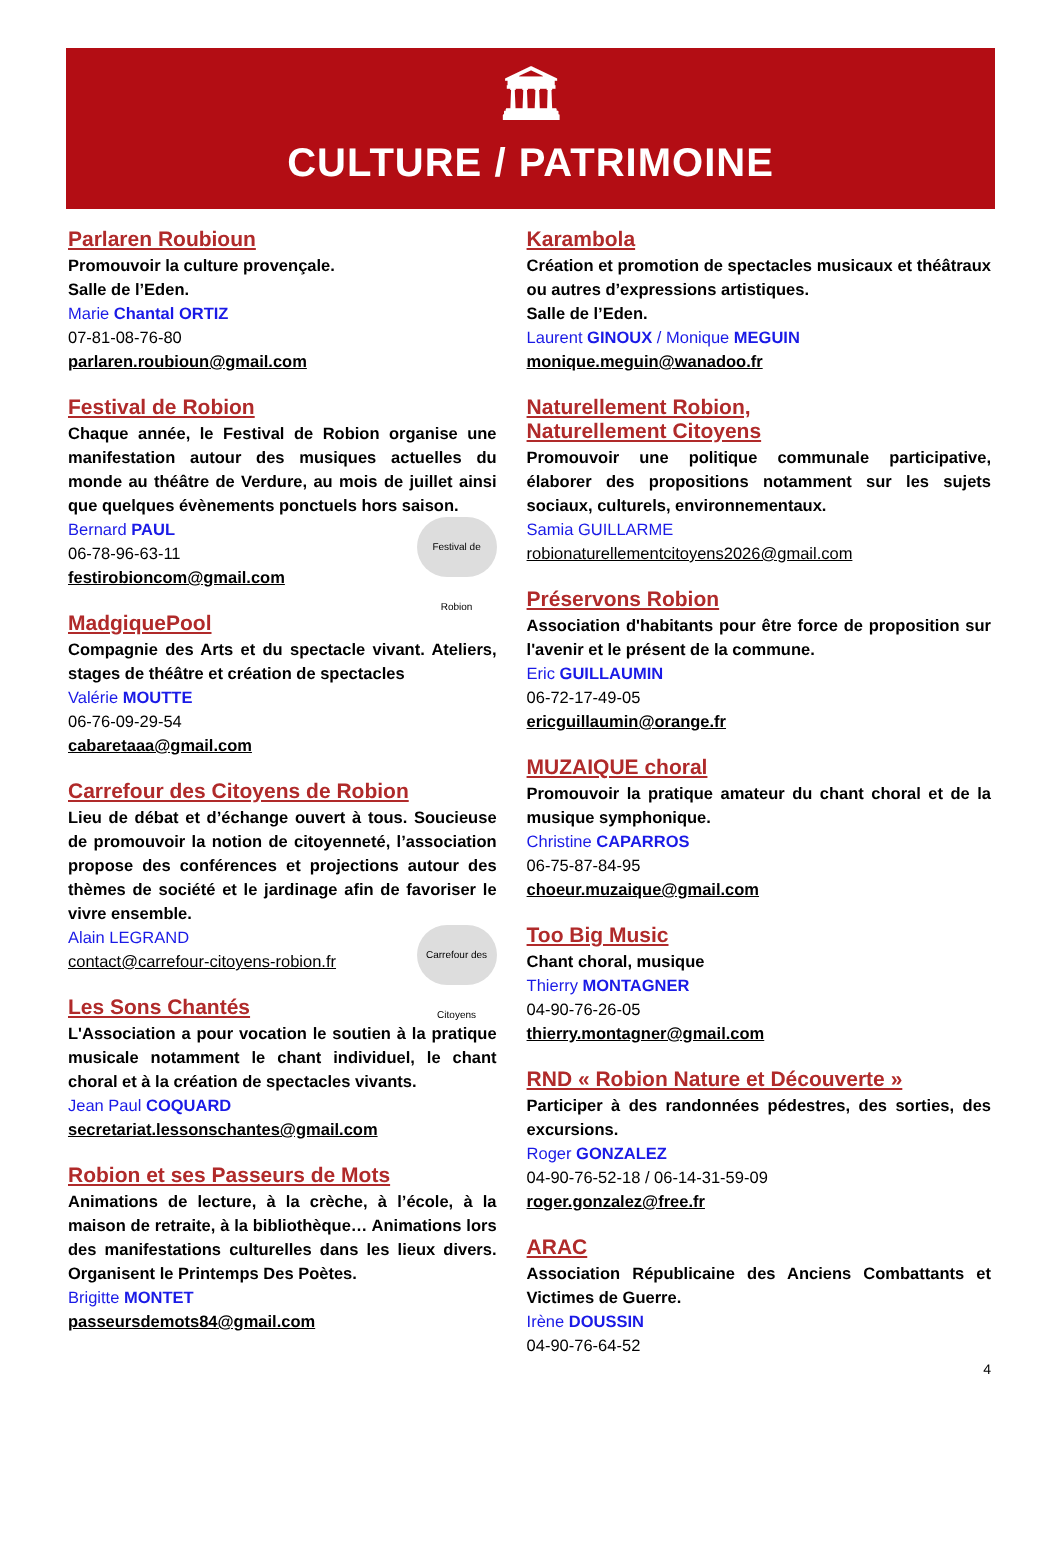🏛
CULTURE / PATRIMOINE
Parlaren Roubioun
Promouvoir la culture provençale.
Salle de l’Eden.
Marie Chantal ORTIZ
07-81-08-76-80
parlaren.roubioun@gmail.com
Festival de Robion
Chaque année, le Festival de Robion organise une manifestation autour des musiques actuelles du monde au théâtre de Verdure, au mois de juillet ainsi que quelques évènements ponctuels hors saison.
Festival de Robion
Bernard PAUL
06-78-96-63-11
festirobioncom@gmail.com
MadgiquePool
Compagnie des Arts et du spectacle vivant. Ateliers, stages de théâtre et création de spectacles
Valérie MOUTTE
06-76-09-29-54
cabaretaaa@gmail.com
Carrefour des Citoyens de Robion
Lieu de débat et d’échange ouvert à tous. Soucieuse de promouvoir la notion de citoyenneté, l’association propose des conférences et projections autour des thèmes de société et le jardinage afin de favoriser le vivre ensemble.
Carrefour des Citoyens
Alain LEGRAND
contact@carrefour-citoyens-robion.fr
Les Sons Chantés
L'Association a pour vocation le soutien à la pratique musicale notamment le chant individuel, le chant choral et à la création de spectacles vivants.
Jean Paul COQUARD
secretariat.lessonschantes@gmail.com
Robion et ses Passeurs de Mots
Animations de lecture, à la crèche, à l’école, à la maison de retraite, à la bibliothèque… Animations lors des manifestations culturelles dans les lieux divers. Organisent le Printemps Des Poètes.
Brigitte MONTET
passeursdemots84@gmail.com
Karambola
Création et promotion de spectacles musicaux et théâtraux ou autres d’expressions artistiques.
Salle de l’Eden.
Laurent GINOUX / Monique MEGUIN
monique.meguin@wanadoo.fr
Naturellement Robion,
Naturellement Citoyens
Promouvoir une politique communale participative, élaborer des propositions notamment sur les sujets sociaux, culturels, environnementaux.
Samia GUILLARME
robionaturellementcitoyens2026@gmail.com
Préservons Robion
Association d'habitants pour être force de proposition sur l'avenir et le présent de la commune.
Eric GUILLAUMIN
06-72-17-49-05
ericguillaumin@orange.fr
MUZAIQUE choral
Promouvoir la pratique amateur du chant choral et de la musique symphonique.
Christine CAPARROS
06-75-87-84-95
choeur.muzaique@gmail.com
Too Big Music
Chant choral, musique
Thierry MONTAGNER
04-90-76-26-05
thierry.montagner@gmail.com
RND « Robion Nature et Découverte »
Participer à des randonnées pédestres, des sorties, des excursions.
Roger GONZALEZ
04-90-76-52-18 / 06-14-31-59-09
roger.gonzalez@free.fr
ARAC
Association Républicaine des Anciens Combattants et Victimes de Guerre.
Irène DOUSSIN
04-90-76-64-52
4